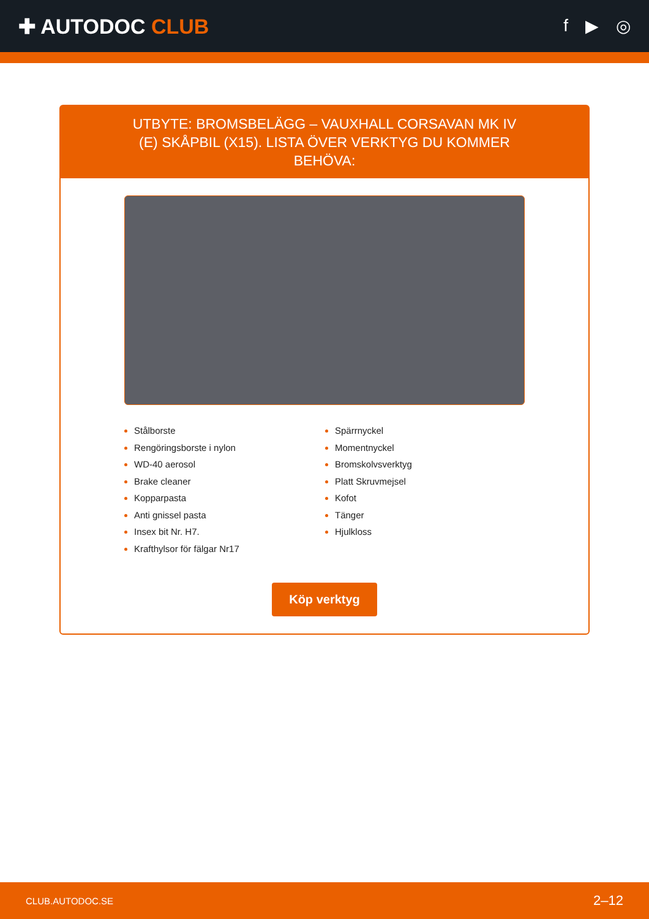✚ AUTODOC CLUB
f ▶ ◎
UTBYTE: BROMSBELÄGG – VAUXHALL CORSAVAN MK IV (E) SKÅPBIL (X15). LISTA ÖVER VERKTYG DU KOMMER BEHÖVA:
Stålborste
Rengöringsborste i nylon
WD-40 aerosol
Brake cleaner
Kopparpasta
Anti gnissel pasta
Insex bit Nr. H7.
Krafthylsor för fälgar Nr17
Spärrnyckel
Momentnyckel
Bromskolvsverktyg
Platt Skruvmejsel
Kofot
Tänger
Hjulkloss
Köp verktyg
CLUB.AUTODOC.SE 2–12